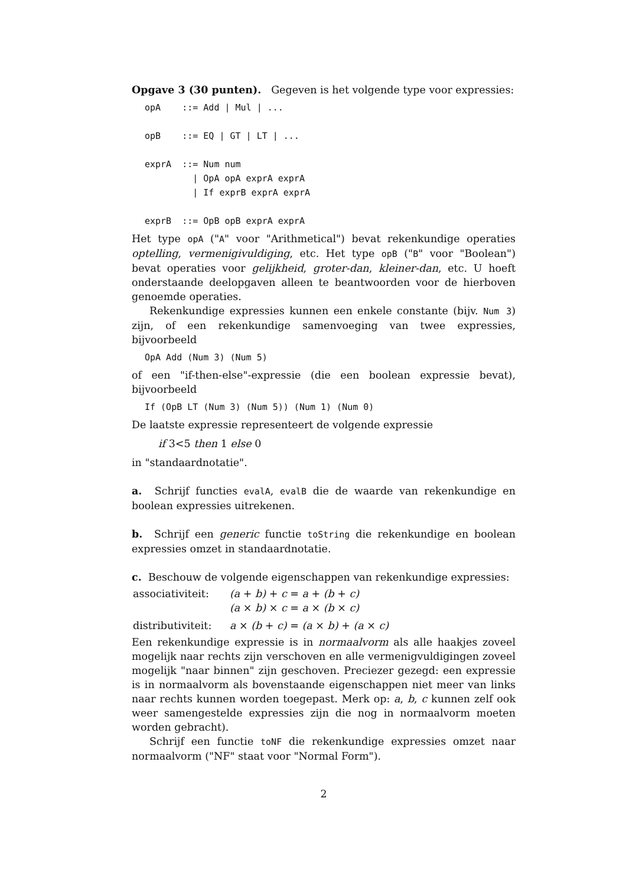Opgave 3 (30 punten). Gegeven is het volgende type voor expressies:
opA    ::= Add | Mul | ...

opB    ::= EQ | GT | LT | ...

exprA  ::= Num num
         | OpA opA exprA exprA
         | If exprB exprA exprA

exprB  ::= OpB opB exprA exprA
Het type opA ("A" voor "Arithmetical") bevat rekenkundige operaties optelling, vermenigivuldiging, etc. Het type opB ("B" voor "Boolean") bevat operaties voor gelijkheid, groter-dan, kleiner-dan, etc. U hoeft onderstaande deelopgaven alleen te beantwoorden voor de hierboven genoemde operaties.
Rekenkundige expressies kunnen een enkele constante (bijv. Num 3) zijn, of een rekenkundige samenvoeging van twee expressies, bijvoorbeeld
OpA Add (Num 3) (Num 5)
of een "if-then-else"-expressie (die een boolean expressie bevat), bijvoorbeeld
If (OpB LT (Num 3) (Num 5)) (Num 1) (Num 0)
De laatste expressie representeert de volgende expressie
if 3<5 then 1 else 0
in "standaardnotatie".
a. Schrijf functies evalA, evalB die de waarde van rekenkundige en boolean expressies uitrekenen.
b. Schrijf een generic functie toString die rekenkundige en boolean expressies omzet in standaardnotatie.
c. Beschouw de volgende eigenschappen van rekenkundige expressies:
| associativiteit: | (a + b) + c = a + (b + c) (a × b) × c = a × (b × c) |
| distributiviteit: | a × (b + c) = (a × b) + (a × c) |
Een rekenkundige expressie is in normaalvorm als alle haakjes zoveel mogelijk naar rechts zijn verschoven en alle vermenigvuldigingen zoveel mogelijk "naar binnen" zijn geschoven. Preciezer gezegd: een expressie is in normaalvorm als bovenstaande eigenschappen niet meer van links naar rechts kunnen worden toegepast. Merk op: a, b, c kunnen zelf ook weer samengestelde expressies zijn die nog in normaalvorm moeten worden gebracht).
Schrijf een functie toNF die rekenkundige expressies omzet naar normaalvorm ("NF" staat voor "Normal Form").
2